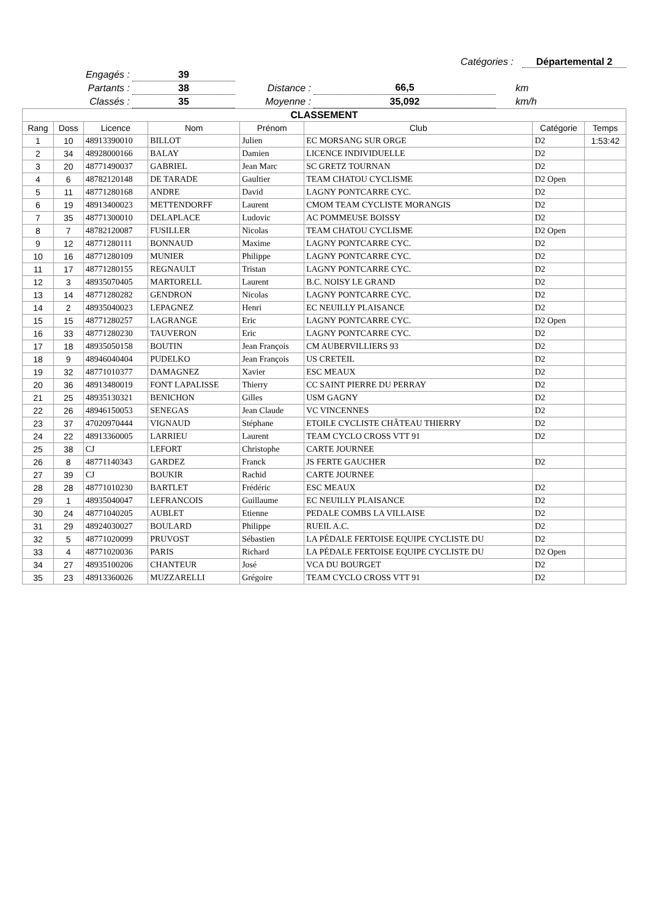Catégories : Départemental 2
| Engagés : | 39 | | | | |
| Partants : | 38 | Distance : | 66,5 | | km |
| Classés : | 35 | Moyenne : | 35,092 | | km/h |
| CLASSEMENT | | | | | | | |
| Rang | Doss | Licence | Nom | Prénom | Club | Catégorie | Temps |
| 1 | 10 | 48913390010 | BILLOT | Julien | EC MORSANG SUR ORGE | D2 | 1:53:42 |
| 2 | 34 | 48928000166 | BALAY | Damien | LICENCE INDIVIDUELLE | D2 | |
| 3 | 20 | 48771490037 | GABRIEL | Jean Marc | SC GRETZ TOURNAN | D2 | |
| 4 | 6 | 48782120148 | DE TARADE | Gaultier | TEAM CHATOU CYCLISME | D2 Open | |
| 5 | 11 | 48771280168 | ANDRE | David | LAGNY PONTCARRE CYC. | D2 | |
| 6 | 19 | 48913400023 | METTENDORFF | Laurent | CMOM TEAM CYCLISTE MORANGIS | D2 | |
| 7 | 35 | 48771300010 | DELAPLACE | Ludovic | AC POMMEUSE BOISSY | D2 | |
| 8 | 7 | 48782120087 | FUSILLER | Nicolas | TEAM CHATOU CYCLISME | D2 Open | |
| 9 | 12 | 48771280111 | BONNAUD | Maxime | LAGNY PONTCARRE CYC. | D2 | |
| 10 | 16 | 48771280109 | MUNIER | Philippe | LAGNY PONTCARRE CYC. | D2 | |
| 11 | 17 | 48771280155 | REGNAULT | Tristan | LAGNY PONTCARRE CYC. | D2 | |
| 12 | 3 | 48935070405 | MARTORELL | Laurent | B.C. NOISY LE GRAND | D2 | |
| 13 | 14 | 48771280282 | GENDRON | Nicolas | LAGNY PONTCARRE CYC. | D2 | |
| 14 | 2 | 48935040023 | LEPAGNEZ | Henri | EC NEUILLY PLAISANCE | D2 | |
| 15 | 15 | 48771280257 | LAGRANGE | Eric | LAGNY PONTCARRE CYC. | D2 Open | |
| 16 | 33 | 48771280230 | TAUVERON | Eric | LAGNY PONTCARRE CYC. | D2 | |
| 17 | 18 | 48935050158 | BOUTIN | Jean François | CM AUBERVILLIERS 93 | D2 | |
| 18 | 9 | 48946040404 | PUDELKO | Jean François | US CRETEIL | D2 | |
| 19 | 32 | 48771010377 | DAMAGNEZ | Xavier | ESC MEAUX | D2 | |
| 20 | 36 | 48913480019 | FONT LAPALISSE | Thierry | CC SAINT PIERRE DU PERRAY | D2 | |
| 21 | 25 | 48935130321 | BENICHON | Gilles | USM GAGNY | D2 | |
| 22 | 26 | 48946150053 | SENEGAS | Jean Claude | VC VINCENNES | D2 | |
| 23 | 37 | 47020970444 | VIGNAUD | Stéphane | ETOILE CYCLISTE CHÂTEAU THIERRY | D2 | |
| 24 | 22 | 48913360005 | LARRIEU | Laurent | TEAM CYCLO CROSS VTT 91 | D2 | |
| 25 | 38 | CJ | LEFORT | Christophe | CARTE JOURNEE | | |
| 26 | 8 | 48771140343 | GARDEZ | Franck | JS FERTE GAUCHER | D2 | |
| 27 | 39 | CJ | BOUKIR | Rachid | CARTE JOURNEE | | |
| 28 | 28 | 48771010230 | BARTLET | Frédéric | ESC MEAUX | D2 | |
| 29 | 1 | 48935040047 | LEFRANCOIS | Guillaume | EC NEUILLY PLAISANCE | D2 | |
| 30 | 24 | 48771040205 | AUBLET | Etienne | PEDALE COMBS LA VILLAISE | D2 | |
| 31 | 29 | 48924030027 | BOULARD | Philippe | RUEIL A.C. | D2 | |
| 32 | 5 | 48771020099 | PRUVOST | Sébastien | LA PÉDALE FERTOISE EQUIPE CYCLISTE DU | D2 | |
| 33 | 4 | 48771020036 | PARIS | Richard | LA PÉDALE FERTOISE EQUIPE CYCLISTE DU | D2 Open | |
| 34 | 27 | 48935100206 | CHANTEUR | José | VCA DU BOURGET | D2 | |
| 35 | 23 | 48913360026 | MUZZARELLI | Grégoire | TEAM CYCLO CROSS VTT 91 | D2 | |